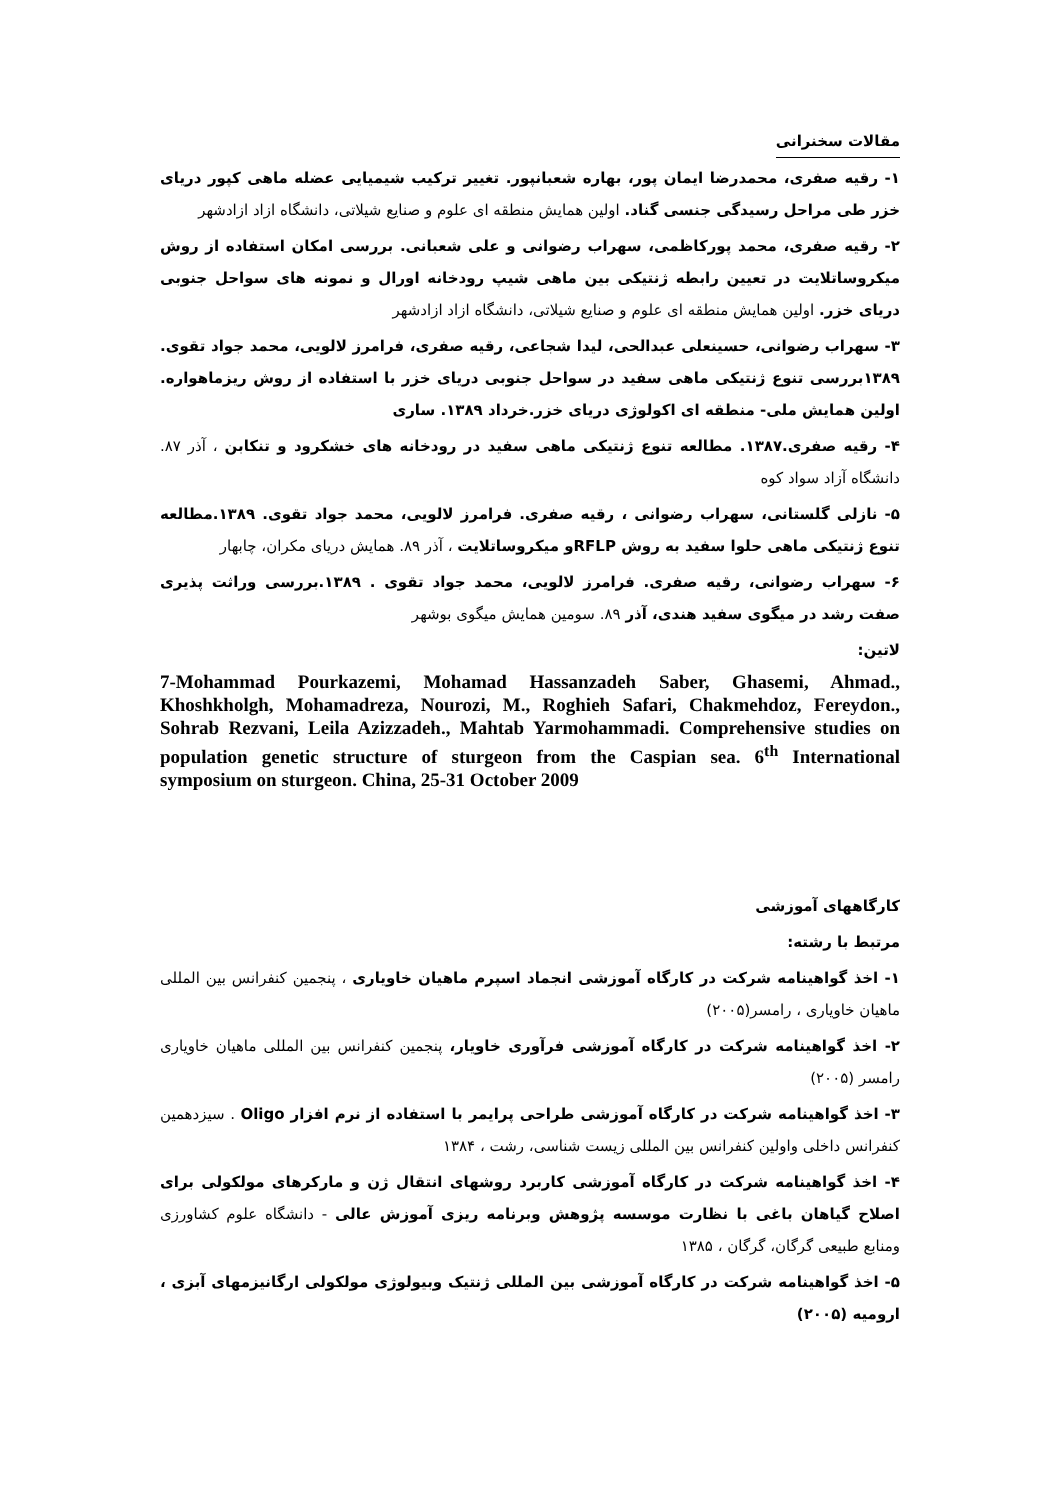مقالات سخنرانی
۱- رقیه صفری، محمدرضا ایمان پور، بهاره شعبانپور. تغییر ترکیب شیمیایی عضله ماهی کپور دریای خزر طی مراحل رسیدگی جنسی گناد. اولین همایش منطقه ای علوم و صنایع شیلاتی، دانشگاه ازاد ازادشهر
۲- رقیه صفری، محمد پورکاظمی، سهراب رضوانی و علی شعبانی. بررسی امکان استفاده از روش میکروساتلایت در تعیین رابطه ژنتیکی بین ماهی شیپ رودخانه اورال و نمونه های سواحل جنوبی دریای خزر. اولین همایش منطقه ای علوم و صنایع شیلاتی، دانشگاه ازاد ازادشهر
۳- سهراب رضوانی، حسینعلی عبدالحی، لیدا شجاعی، رقیه صفری، فرامرز لالویی، محمد جواد تقوی. ۱۳۸۹بررسی تنوع ژنتیکی ماهی سفید در سواحل جنوبی دریای خزر با استفاده از روش ریزماهواره. اولین همایش ملی- منطقه ای اکولوژی دریای خزر.خرداد ۱۳۸۹. ساری
۴- رقیه صفری.۱۳۸۷. مطالعه تنوع ژنتیکی ماهی سفید در رودخانه های خشکرود و تنکابن ، آذر ۸۷. دانشگاه آزاد سواد کوه
۵- نازلی گلستانی، سهراب رضوانی ، رقیه صفری. فرامرز لالویی، محمد جواد تقوی. ۱۳۸۹.مطالعه تنوع ژنتیکی ماهی حلوا سفید به روش RFLPو میکروساتلایت ، آذر ۸۹. همایش دریای مکران، چابهار
۶- سهراب رضوانی، رقیه صفری. فرامرز لالویی، محمد جواد تقوی . ۱۳۸۹.بررسی وراثت پذیری صفت رشد در میگوی سفید هندی، آذر ۸۹. سومین همایش میگوی بوشهر
لاتین:
7-Mohammad Pourkazemi, Mohamad Hassanzadeh Saber, Ghasemi, Ahmad., Khoshkholgh, Mohamadreza, Nourozi, M., Roghieh Safari, Chakmehdoz, Fereydon., Sohrab Rezvani, Leila Azizzadeh., Mahtab Yarmohammadi. Comprehensive studies on population genetic structure of sturgeon from the Caspian sea. 6<sup>th</sup> International symposium on sturgeon. China, 25-31 October 2009
کارگاههای آموزشی
مرتبط با رشته:
۱- اخذ گواهینامه شرکت در کارگاه آموزشی انجماد اسپرم ماهیان خاویاری ، پنجمین کنفرانس بین المللی ماهیان خاویاری ، رامسر(۲۰۰۵)
۲- اخذ گواهینامه شرکت در کارگاه آموزشی فرآوری خاویار، پنجمین کنفرانس بین المللی ماهیان خاویاری رامسر (۲۰۰۵)
۳- اخذ گواهینامه شرکت در کارگاه آموزشی طراحی پرایمر با استفاده از نرم افزار Oligo . سیزدهمین کنفرانس داخلی واولین کنفرانس بین المللی زیست شناسی، رشت ، ۱۳۸۴
۴- اخذ گواهینامه شرکت در کارگاه آموزشی کاربرد روشهای انتقال ژن و مارکرهای مولکولی برای اصلاح گیاهان باغی با نظارت موسسه پژوهش وبرنامه ریزی آموزش عالی - دانشگاه علوم کشاورزی ومنابع طبیعی گرگان، گرگان ، ۱۳۸۵
۵- اخذ گواهینامه شرکت در کارگاه آموزشی بین المللی ژنتیک وبیولوژی مولکولی ارگانیزمهای آبزی ، ارومیه (۲۰۰۵)